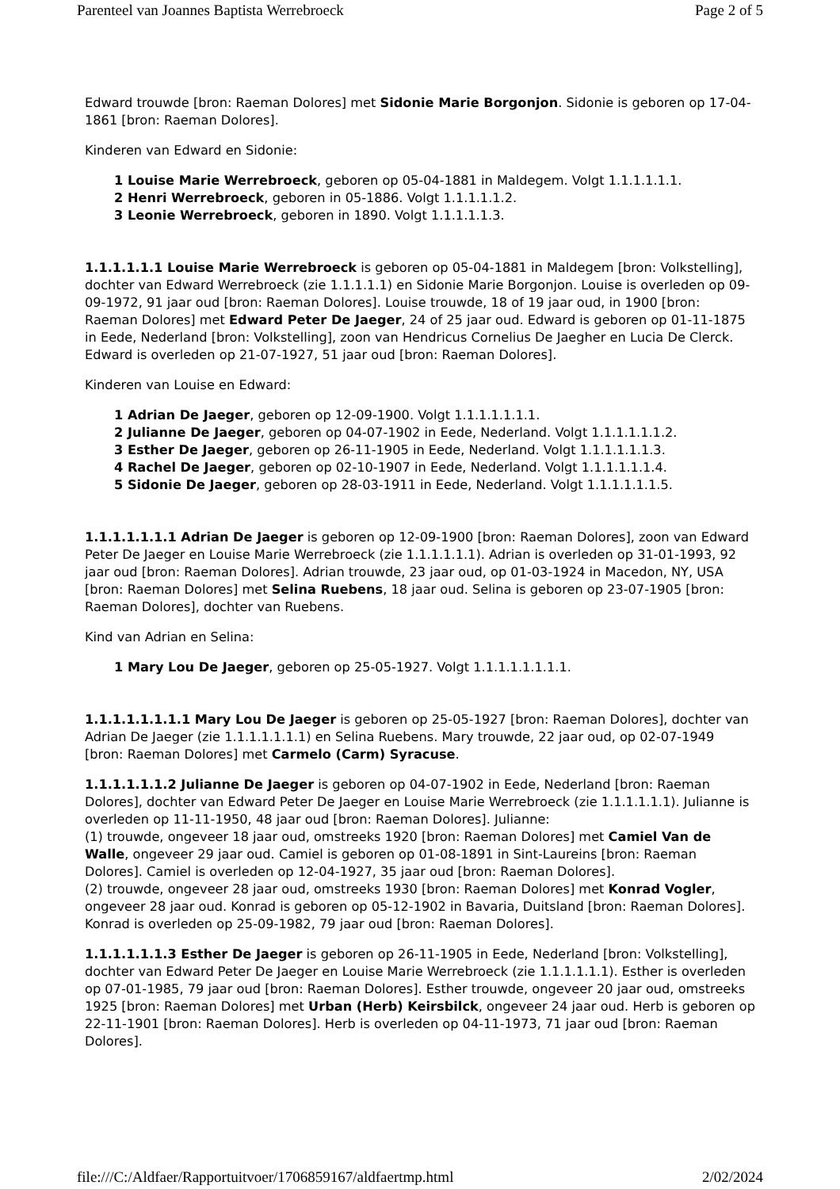Parenteel van Joannes Baptista Werrebroeck Page 2 of 5
Edward trouwde [bron: Raeman Dolores] met Sidonie Marie Borgonjon. Sidonie is geboren op 17-04-1861 [bron: Raeman Dolores].
Kinderen van Edward en Sidonie:
1 Louise Marie Werrebroeck, geboren op 05-04-1881 in Maldegem. Volgt 1.1.1.1.1.1.
2 Henri Werrebroeck, geboren in 05-1886. Volgt 1.1.1.1.1.2.
3 Leonie Werrebroeck, geboren in 1890. Volgt 1.1.1.1.1.3.
1.1.1.1.1.1 Louise Marie Werrebroeck is geboren op 05-04-1881 in Maldegem [bron: Volkstelling], dochter van Edward Werrebroeck (zie 1.1.1.1.1) en Sidonie Marie Borgonjon. Louise is overleden op 09-09-1972, 91 jaar oud [bron: Raeman Dolores]. Louise trouwde, 18 of 19 jaar oud, in 1900 [bron: Raeman Dolores] met Edward Peter De Jaeger, 24 of 25 jaar oud. Edward is geboren op 01-11-1875 in Eede, Nederland [bron: Volkstelling], zoon van Hendricus Cornelius De Jaegher en Lucia De Clerck. Edward is overleden op 21-07-1927, 51 jaar oud [bron: Raeman Dolores].
Kinderen van Louise en Edward:
1 Adrian De Jaeger, geboren op 12-09-1900. Volgt 1.1.1.1.1.1.1.
2 Julianne De Jaeger, geboren op 04-07-1902 in Eede, Nederland. Volgt 1.1.1.1.1.1.2.
3 Esther De Jaeger, geboren op 26-11-1905 in Eede, Nederland. Volgt 1.1.1.1.1.1.3.
4 Rachel De Jaeger, geboren op 02-10-1907 in Eede, Nederland. Volgt 1.1.1.1.1.1.4.
5 Sidonie De Jaeger, geboren op 28-03-1911 in Eede, Nederland. Volgt 1.1.1.1.1.1.5.
1.1.1.1.1.1.1 Adrian De Jaeger is geboren op 12-09-1900 [bron: Raeman Dolores], zoon van Edward Peter De Jaeger en Louise Marie Werrebroeck (zie 1.1.1.1.1.1). Adrian is overleden op 31-01-1993, 92 jaar oud [bron: Raeman Dolores]. Adrian trouwde, 23 jaar oud, op 01-03-1924 in Macedon, NY, USA [bron: Raeman Dolores] met Selina Ruebens, 18 jaar oud. Selina is geboren op 23-07-1905 [bron: Raeman Dolores], dochter van Ruebens.
Kind van Adrian en Selina:
1 Mary Lou De Jaeger, geboren op 25-05-1927. Volgt 1.1.1.1.1.1.1.1.
1.1.1.1.1.1.1.1 Mary Lou De Jaeger is geboren op 25-05-1927 [bron: Raeman Dolores], dochter van Adrian De Jaeger (zie 1.1.1.1.1.1.1) en Selina Ruebens. Mary trouwde, 22 jaar oud, op 02-07-1949 [bron: Raeman Dolores] met Carmelo (Carm) Syracuse.
1.1.1.1.1.1.2 Julianne De Jaeger is geboren op 04-07-1902 in Eede, Nederland [bron: Raeman Dolores], dochter van Edward Peter De Jaeger en Louise Marie Werrebroeck (zie 1.1.1.1.1.1). Julianne is overleden op 11-11-1950, 48 jaar oud [bron: Raeman Dolores]. Julianne:
(1) trouwde, ongeveer 18 jaar oud, omstreeks 1920 [bron: Raeman Dolores] met Camiel Van de Walle, ongeveer 29 jaar oud. Camiel is geboren op 01-08-1891 in Sint-Laureins [bron: Raeman Dolores]. Camiel is overleden op 12-04-1927, 35 jaar oud [bron: Raeman Dolores].
(2) trouwde, ongeveer 28 jaar oud, omstreeks 1930 [bron: Raeman Dolores] met Konrad Vogler, ongeveer 28 jaar oud. Konrad is geboren op 05-12-1902 in Bavaria, Duitsland [bron: Raeman Dolores]. Konrad is overleden op 25-09-1982, 79 jaar oud [bron: Raeman Dolores].
1.1.1.1.1.1.3 Esther De Jaeger is geboren op 26-11-1905 in Eede, Nederland [bron: Volkstelling], dochter van Edward Peter De Jaeger en Louise Marie Werrebroeck (zie 1.1.1.1.1.1). Esther is overleden op 07-01-1985, 79 jaar oud [bron: Raeman Dolores]. Esther trouwde, ongeveer 20 jaar oud, omstreeks 1925 [bron: Raeman Dolores] met Urban (Herb) Keirsbilck, ongeveer 24 jaar oud. Herb is geboren op 22-11-1901 [bron: Raeman Dolores]. Herb is overleden op 04-11-1973, 71 jaar oud [bron: Raeman Dolores].
file:///C:/Aldfaer/Rapportuitvoer/1706859167/aldfaertmp.html 2/02/2024